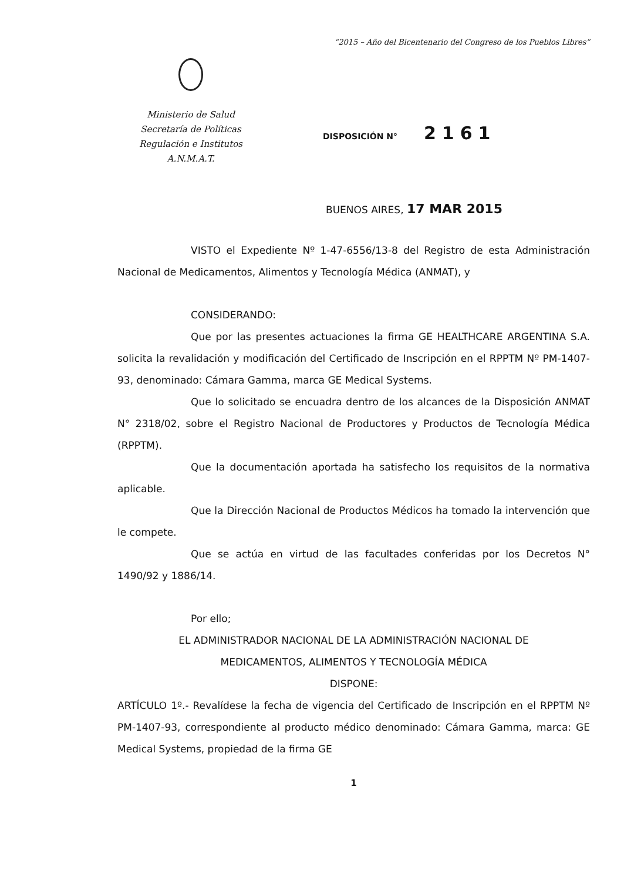“2015 – Año del Bicentenario del Congreso de los Pueblos Libres”
Ministerio de Salud
Secretaría de Políticas
Regulación e Institutos
A.N.M.A.T.
DISPOSICIÓN N° 2161
BUENOS AIRES, 17 MAR 2015
VISTO el Expediente Nº 1-47-6556/13-8 del Registro de esta Administración Nacional de Medicamentos, Alimentos y Tecnología Médica (ANMAT), y
CONSIDERANDO:
Que por las presentes actuaciones la firma GE HEALTHCARE ARGENTINA S.A. solicita la revalidación y modificación del Certificado de Inscripción en el RPPTM Nº PM-1407-93, denominado: Cámara Gamma, marca GE Medical Systems.
Que lo solicitado se encuadra dentro de los alcances de la Disposición ANMAT N° 2318/02, sobre el Registro Nacional de Productores y Productos de Tecnología Médica (RPPTM).
Que la documentación aportada ha satisfecho los requisitos de la normativa aplicable.
Que la Dirección Nacional de Productos Médicos ha tomado la intervención que le compete.
Que se actúa en virtud de las facultades conferidas por los Decretos N° 1490/92 y 1886/14.
Por ello;
EL ADMINISTRADOR NACIONAL DE LA ADMINISTRACIÓN NACIONAL DE
MEDICAMENTOS, ALIMENTOS Y TECNOLOGÍA MÉDICA
DISPONE:
ARTÍCULO 1º.- Revalídese la fecha de vigencia del Certificado de Inscripción en el RPPTM Nº PM-1407-93, correspondiente al producto médico denominado: Cámara Gamma, marca: GE Medical Systems, propiedad de la firma GE
1